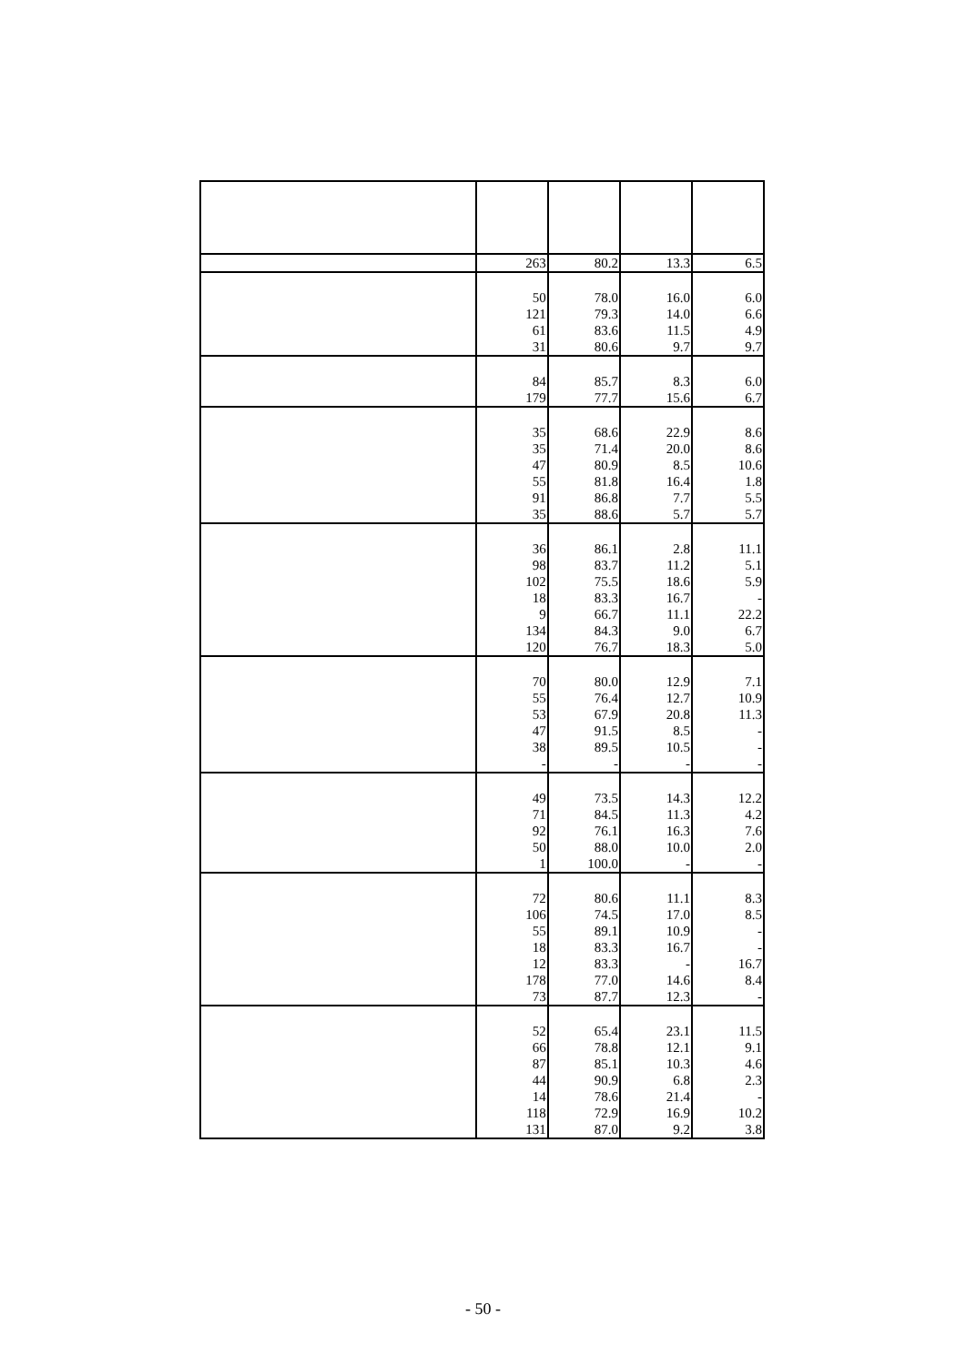| | 263 | 80.2 | 13.3 | 6.5 |
| | 50 121 61 31 | 78.0 79.3 83.6 80.6 | 16.0 14.0 11.5 9.7 | 6.0 6.6 4.9 9.7 |
| | 84 179 | 85.7 77.7 | 8.3 15.6 | 6.0 6.7 |
| | 35 35 47 55 91 35 | 68.6 71.4 80.9 81.8 86.8 88.6 | 22.9 20.0 8.5 16.4 7.7 5.7 | 8.6 8.6 10.6 1.8 5.5 5.7 |
| | 36 98 102 18 9 134 120 | 86.1 83.7 75.5 83.3 66.7 84.3 76.7 | 2.8 11.2 18.6 16.7 11.1 9.0 18.3 | 11.1 5.1 5.9 - 22.2 6.7 5.0 |
| | 70 55 53 47 38 - | 80.0 76.4 67.9 91.5 89.5 - | 12.9 12.7 20.8 8.5 10.5 - | 7.1 10.9 11.3 - - - |
| | 49 71 92 50 1 | 73.5 84.5 76.1 88.0 100.0 | 14.3 11.3 16.3 10.0 - | 12.2 4.2 7.6 2.0 - |
| | 72 106 55 18 12 178 73 | 80.6 74.5 89.1 83.3 83.3 77.0 87.7 | 11.1 17.0 10.9 16.7 - 14.6 12.3 | 8.3 8.5 - - 16.7 8.4 - |
| | 52 66 87 44 14 118 131 | 65.4 78.8 85.1 90.9 78.6 72.9 87.0 | 23.1 12.1 10.3 6.8 21.4 16.9 9.2 | 11.5 9.1 4.6 2.3 - 10.2 3.8 |
- 50 -